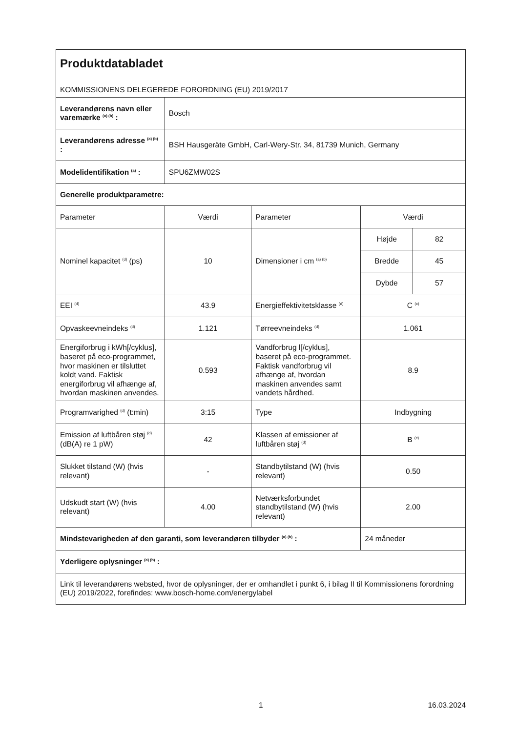| Produktdatabladet KOMMISSIONENS DELEGEREDE FORORDNING (EU) 2019/2017 | | | | |
| Leverandørens navn eller varemærke <sup>(a) (b)</sup> : | Bosch | | | |
| Leverandørens adresse <sup>(a) (b)</sup> : | BSH Hausgeräte GmbH, Carl-Wery-Str. 34, 81739 Munich, Germany | | | |
| Modelidentifikation <sup>(a)</sup> : | SPU6ZMW02S | | | |
| Generelle produktparametre: | | | | |
| Parameter | Værdi | Parameter | Værdi | |
| Nominel kapacitet <sup>(d)</sup> (ps) | 10 | Dimensioner i cm <sup>(a) (b)</sup> | Højde | 82 |
| | | | Bredde | 45 |
| | | | Dybde | 57 |
| EEI <sup>(d)</sup> | 43.9 | Energieffektivitetsklasse <sup>(d)</sup> | C <sup>(c)</sup> | |
| Opvaskeevneindeks <sup>(d)</sup> | 1.121 | Tørreevneindeks <sup>(d)</sup> | 1.061 | |
| Energiforbrug i kWh[/cyklus], baseret på eco-programmet, hvor maskinen er tilsluttet koldt vand. Faktisk energiforbrug vil afhænge af, hvordan maskinen anvendes. | 0.593 | Vandforbrug l[/cyklus], baseret på eco-programmet. Faktisk vandforbrug vil afhænge af, hvordan maskinen anvendes samt vandets hårdhed. | 8.9 | |
| Programvarighed <sup>(d)</sup> (t:min) | 3:15 | Type | Indbygning | |
| Emission af luftbåren støj <sup>(d)</sup> (dB(A) re 1 pW) | 42 | Klassen af emissioner af luftbåren støj <sup>(d)</sup> | B <sup>(c)</sup> | |
| Slukket tilstand (W) (hvis relevant) | - | Standbytilstand (W) (hvis relevant) | 0.50 | |
| Udskudt start (W) (hvis relevant) | 4.00 | Netværksforbundet standbytilstand (W) (hvis relevant) | 2.00 | |
| Mindstevarigheden af den garanti, som leverandøren tilbyder <sup>(a) (b)</sup> : | | | 24 måneder | |
| Yderligere oplysninger <sup>(a) (b)</sup> : | | | | |
| Link til leverandørens websted, hvor de oplysninger, der er omhandlet i punkt 6, i bilag II til Kommissionens forordning (EU) 2019/2022, forefindes: www.bosch-home.com/energylabel | | | | |
1 16.03.2024